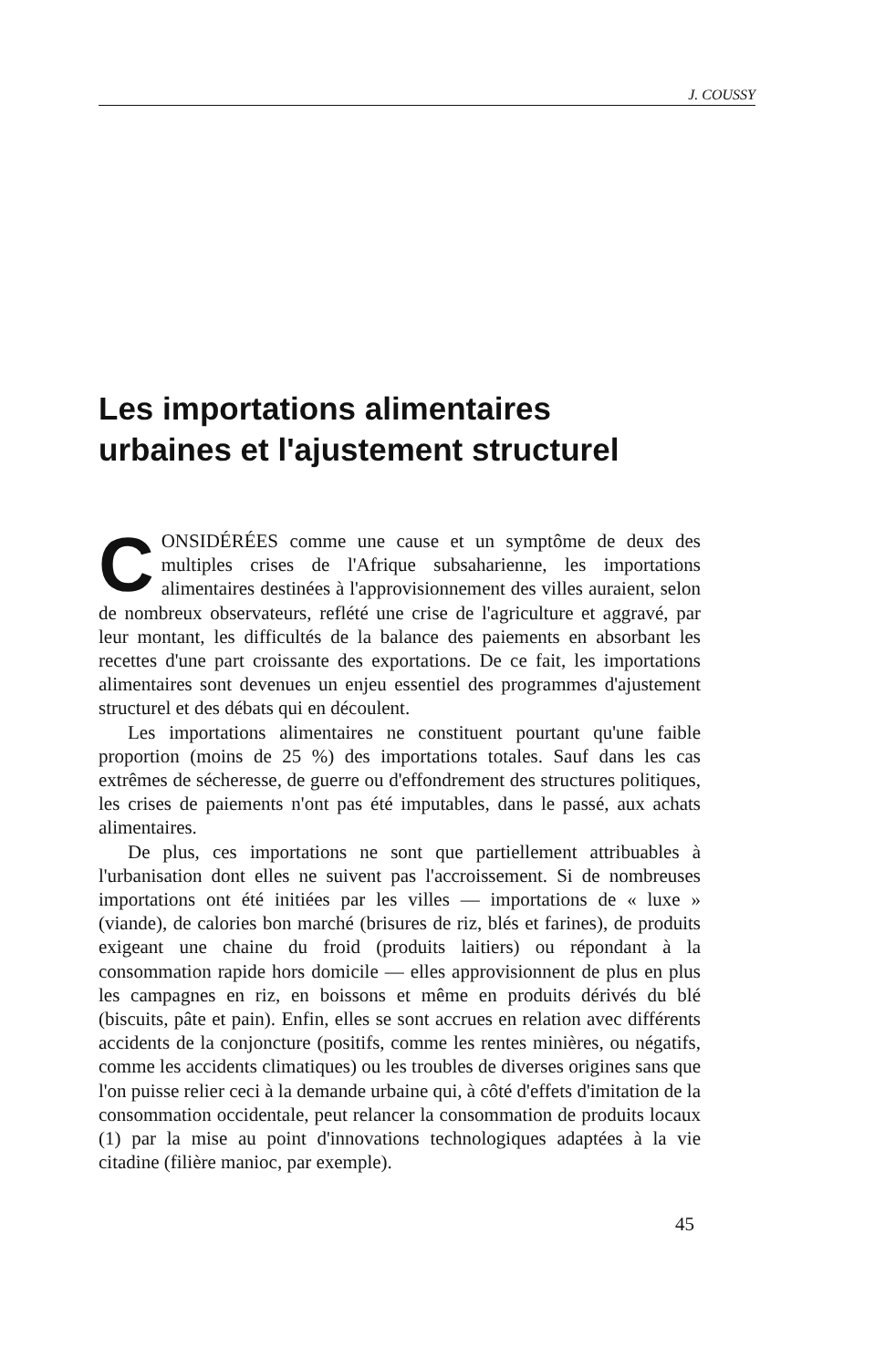J. COUSSY
Les importations alimentaires
urbaines et l'ajustement structurel
CONSIDÉRÉES comme une cause et un symptôme de deux des multiples crises de l'Afrique subsaharienne, les importations alimentaires destinées à l'approvisionnement des villes auraient, selon de nombreux observateurs, reflété une crise de l'agriculture et aggravé, par leur montant, les difficultés de la balance des paiements en absorbant les recettes d'une part croissante des exportations. De ce fait, les importations alimentaires sont devenues un enjeu essentiel des programmes d'ajustement structurel et des débats qui en découlent.
Les importations alimentaires ne constituent pourtant qu'une faible proportion (moins de 25 %) des importations totales. Sauf dans les cas extrêmes de sécheresse, de guerre ou d'effondrement des structures politiques, les crises de paiements n'ont pas été imputables, dans le passé, aux achats alimentaires.
De plus, ces importations ne sont que partiellement attribuables à l'urbanisation dont elles ne suivent pas l'accroissement. Si de nombreuses importations ont été initiées par les villes — importations de « luxe » (viande), de calories bon marché (brisures de riz, blés et farines), de produits exigeant une chaine du froid (produits laitiers) ou répondant à la consommation rapide hors domicile — elles approvisionnent de plus en plus les campagnes en riz, en boissons et même en produits dérivés du blé (biscuits, pâte et pain). Enfin, elles se sont accrues en relation avec différents accidents de la conjoncture (positifs, comme les rentes minières, ou négatifs, comme les accidents climatiques) ou les troubles de diverses origines sans que l'on puisse relier ceci à la demande urbaine qui, à côté d'effets d'imitation de la consommation occidentale, peut relancer la consommation de produits locaux (1) par la mise au point d'innovations technologiques adaptées à la vie citadine (filière manioc, par exemple).
45